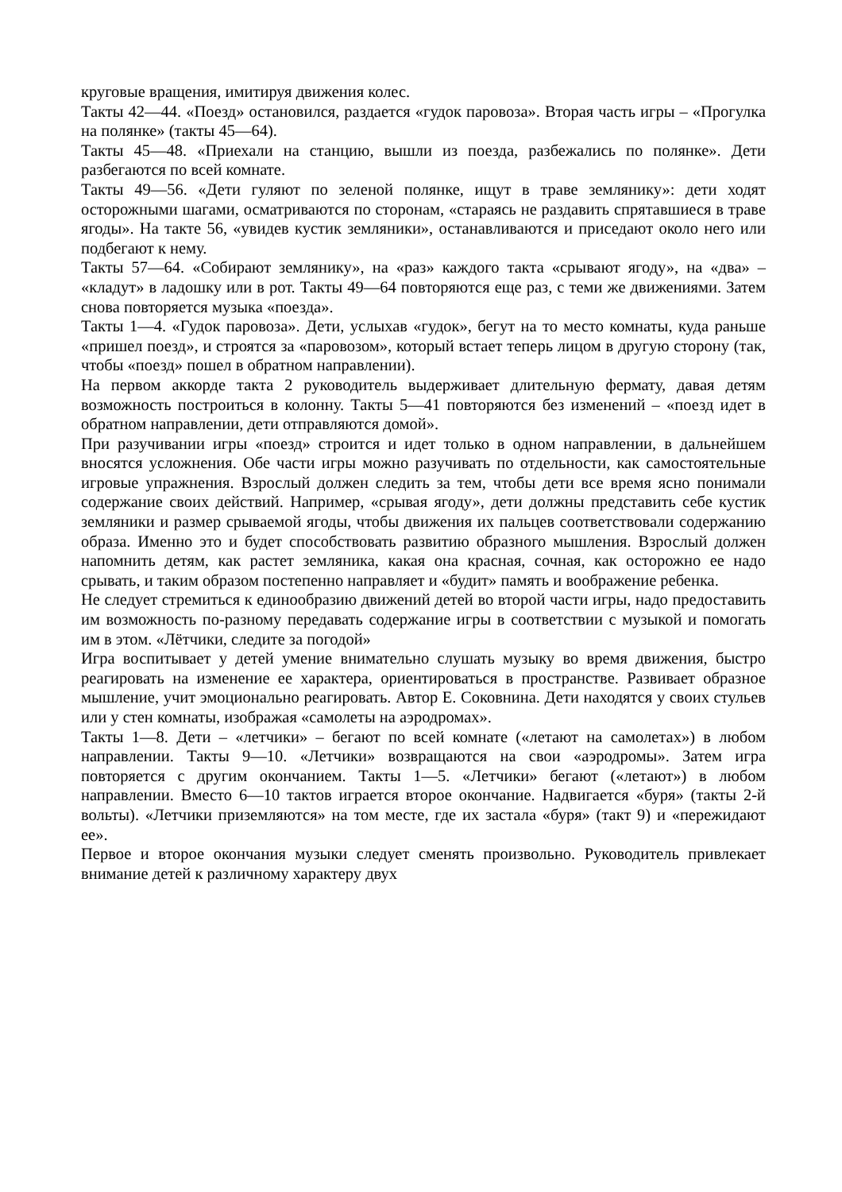круговые вращения, имитируя движения колес.
Такты 42—44. «Поезд» остановился, раздается «гудок паровоза». Вторая часть игры – «Прогулка на полянке» (такты 45—64).
Такты 45—48. «Приехали на станцию, вышли из поезда, разбежались по полянке». Дети разбегаются по всей комнате.
Такты 49—56. «Дети гуляют по зеленой полянке, ищут в траве землянику»: дети ходят осторожными шагами, осматриваются по сторонам, «стараясь не раздавить спрятавшиеся в траве ягоды». На такте 56, «увидев кустик земляники», останавливаются и приседают около него или подбегают к нему.
Такты 57—64. «Собирают землянику», на «раз» каждого такта «срывают ягоду», на «два» – «кладут» в ладошку или в рот. Такты 49—64 повторяются еще раз, с теми же движениями. Затем снова повторяется музыка «поезда».
Такты 1—4. «Гудок паровоза». Дети, услыхав «гудок», бегут на то место комнаты, куда раньше «пришел поезд», и строятся за «паровозом», который встает теперь лицом в другую сторону (так, чтобы «поезд» пошел в обратном направлении).
На первом аккорде такта 2 руководитель выдерживает длительную фермату, давая детям возможность построиться в колонну. Такты 5—41 повторяются без изменений – «поезд идет в обратном направлении, дети отправляются домой».
При разучивании игры «поезд» строится и идет только в одном направлении, в дальнейшем вносятся усложнения. Обе части игры можно разучивать по отдельности, как самостоятельные игровые упражнения. Взрослый должен следить за тем, чтобы дети все время ясно понимали содержание своих действий. Например, «срывая ягоду», дети должны представить себе кустик земляники и размер срываемой ягоды, чтобы движения их пальцев соответствовали содержанию образа. Именно это и будет способствовать развитию образного мышления. Взрослый должен напомнить детям, как растет земляника, какая она красная, сочная, как осторожно ее надо срывать, и таким образом постепенно направляет и «будит» память и воображение ребенка.
Не следует стремиться к единообразию движений детей во второй части игры, надо предоставить им возможность по-разному передавать содержание игры в соответствии с музыкой и помогать им в этом. «Лётчики, следите за погодой»
Игра воспитывает у детей умение внимательно слушать музыку во время движения, быстро реагировать на изменение ее характера, ориентироваться в пространстве. Развивает образное мышление, учит эмоционально реагировать. Автор Е. Соковнина. Дети находятся у своих стульев или у стен комнаты, изображая «самолеты на аэродромах».
Такты 1—8. Дети – «летчики» – бегают по всей комнате («летают на самолетах») в любом направлении. Такты 9—10. «Летчики» возвращаются на свои «аэродромы». Затем игра повторяется с другим окончанием. Такты 1—5. «Летчики» бегают («летают») в любом направлении. Вместо 6—10 тактов играется второе окончание. Надвигается «буря» (такты 2-й вольты). «Летчики приземляются» на том месте, где их застала «буря» (такт 9) и «пережидают ее».
Первое и второе окончания музыки следует сменять произвольно. Руководитель привлекает внимание детей к различному характеру двух